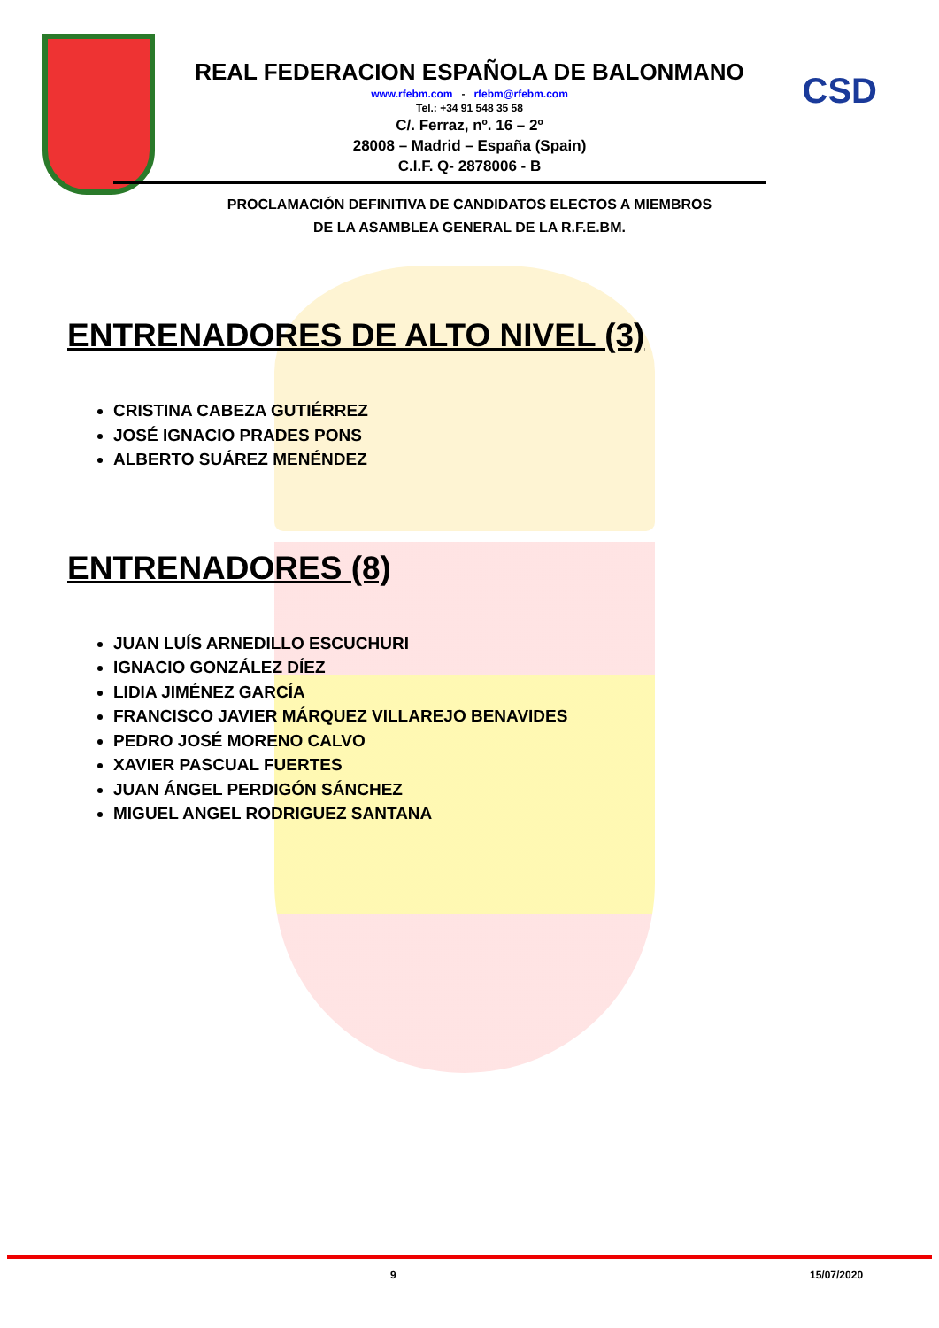CSD
REAL FEDERACION ESPAÑOLA DE BALONMANO
www.rfebm.com - rfebm@rfebm.com
Tel.: +34 91 548 35 58
C/. Ferraz, nº. 16 – 2º
28008 – Madrid – España (Spain)
C.I.F. Q- 2878006 - B
PROCLAMACIÓN DEFINITIVA DE CANDIDATOS ELECTOS A MIEMBROS
DE LA ASAMBLEA GENERAL DE LA R.F.E.BM.
ENTRENADORES DE ALTO NIVEL (3)
CRISTINA CABEZA GUTIÉRREZ
JOSÉ IGNACIO PRADES PONS
ALBERTO SUÁREZ MENÉNDEZ
ENTRENADORES (8)
JUAN LUÍS ARNEDILLO ESCUCHURI
IGNACIO GONZÁLEZ DÍEZ
LIDIA JIMÉNEZ GARCÍA
FRANCISCO JAVIER MÁRQUEZ VILLAREJO BENAVIDES
PEDRO JOSÉ MORENO CALVO
XAVIER PASCUAL FUERTES
JUAN ÁNGEL PERDIGÓN SÁNCHEZ
MIGUEL ANGEL RODRIGUEZ SANTANA
9 15/07/2020